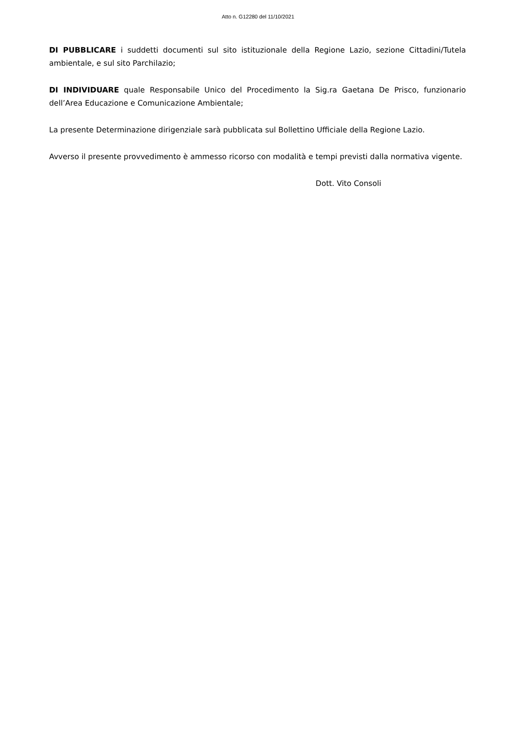Atto n. G12280 del 11/10/2021
DI PUBBLICARE i suddetti documenti sul sito istituzionale della Regione Lazio, sezione Cittadini/Tutela ambientale, e sul sito Parchilazio;
DI INDIVIDUARE quale Responsabile Unico del Procedimento la Sig.ra Gaetana De Prisco, funzionario dell’Area Educazione e Comunicazione Ambientale;
La presente Determinazione dirigenziale sarà pubblicata sul Bollettino Ufficiale della Regione Lazio.
Avverso il presente provvedimento è ammesso ricorso con modalità e tempi previsti dalla normativa vigente.
Dott. Vito Consoli